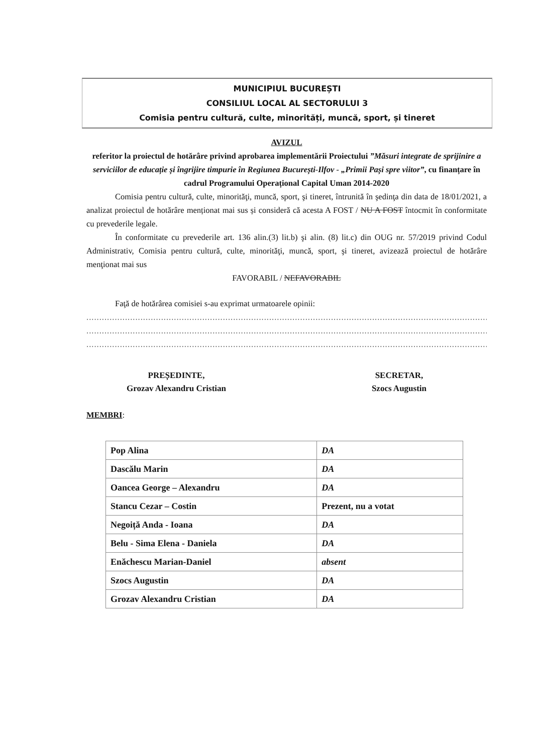MUNICIPIUL BUCUREȘTI
CONSILIUL LOCAL AL SECTORULUI 3
Comisia pentru cultură, culte, minorități, muncă, sport, și tineret
AVIZUL
referitor la proiectul de hotărâre privind aprobarea implementării Proiectului ”Măsuri integrate de sprijinire a serviciilor de educație și îngrijire timpurie în Regiunea București-Ilfov - „Primii Pași spre viitor”, cu finanțare în cadrul Programului Operațional Capital Uman 2014-2020
Comisia pentru cultură, culte, minorităţi, muncă, sport, şi tineret, întrunită în şedinţa din data de 18/01/2021, a analizat proiectul de hotărâre menționat mai sus și consideră că acesta A FOST / NU A FOST întocmit în conformitate cu prevederile legale.
În conformitate cu prevederile art. 136 alin.(3) lit.b) şi alin. (8) lit.c) din OUG nr. 57/2019 privind Codul Administrativ, Comisia pentru cultură, culte, minorităţi, muncă, sport, şi tineret, avizează proiectul de hotărâre menţionat mai sus
FAVORABIL / NEFAVORABIL
Faţă de hotărârea comisiei s-au exprimat urmatoarele opinii:
..................................................................................................................................................................
..................................................................................................................................................................
..................................................................................................................................................................
PREȘEDINTE,
Grozav Alexandru Cristian
SECRETAR,
Szocs Augustin
MEMBRI:
| Pop Alina | DA |
| Dascălu Marin | DA |
| Oancea George – Alexandru | DA |
| Stancu Cezar – Costin | Prezent, nu a votat |
| Negoiță Anda - Ioana | DA |
| Belu - Sima Elena - Daniela | DA |
| Enăchescu Marian-Daniel | absent |
| Szocs Augustin | DA |
| Grozav Alexandru Cristian | DA |